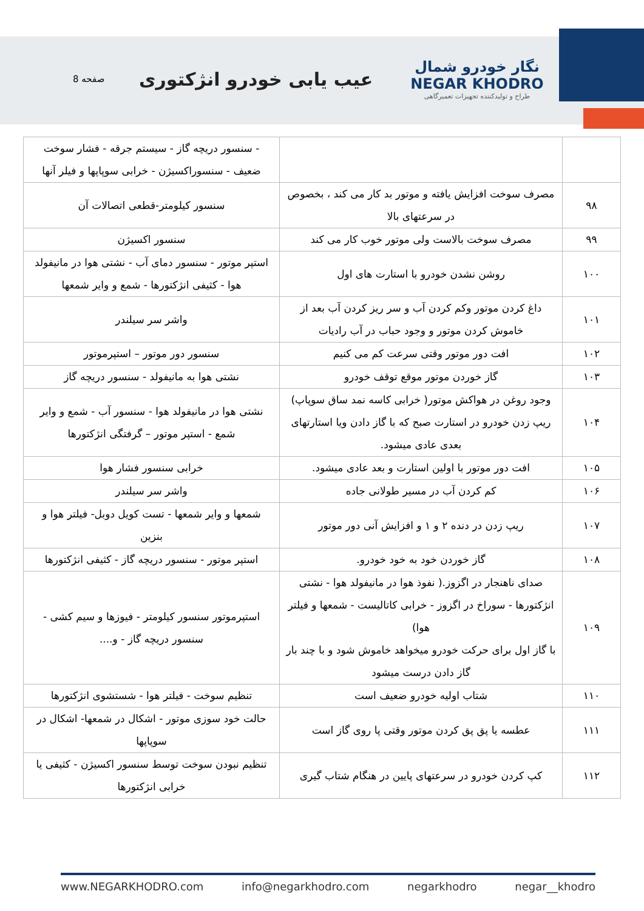نگار خودرو شمال
NEGAR KHODRO
طراح و تولیدکننده تجهیزات تعمیرگاهی
عیب یابی خودرو انژکتوری
صفحه 8
| | | - سنسور دریچه گاز - سیستم جرقه - فشار سوخت ضعیف - سنسوراکسیژن - خرابی سوپاپها و فیلر آنها |
| ۹۸ | مصرف سوخت افزایش یافته و موتور بد کار می کند ، بخصوص در سرعتهای بالا | سنسور کیلومتر-قطعی اتصالات آن |
| ۹۹ | مصرف سوخت بالاست ولی موتور خوب کار می کند | سنسور اکسیژن |
| ۱۰۰ | روشن نشدن خودرو با استارت های اول | استپر موتور - سنسور دمای آب - نشتی هوا در مانیفولد هوا - کثیفی انژکتورها - شمع و وایر شمعها |
| ۱۰۱ | داغ کردن موتور وکم کردن آب و سر ریز کردن آب بعد از خاموش کردن موتور و وجود حباب در آب رادیات | واشر سر سیلندر |
| ۱۰۲ | افت دور موتور وقتی سرعت کم می کنیم | سنسور دور موتور – استپرموتور |
| ۱۰۳ | گاز خوردن موتور موقع توقف خودرو | نشتی هوا به مانیفولد - سنسور دریچه گاز |
| ۱۰۴ | وجود روغن در هواکش موتور( خرابی کاسه نمد ساق سوپاپ) ریپ زدن خودرو در استارت صبح که با گاز دادن ویا استارتهای بعدی عادی میشود. | نشتی هوا در مانیفولد هوا - سنسور آب - شمع و وایر شمع - استپر موتور – گرفتگی انژکتورها |
| ۱۰۵ | افت دور موتور با اولین استارت و بعد عادی میشود. | خرابی سنسور فشار هوا |
| ۱۰۶ | کم کردن آب در مسیر طولانی جاده | واشر سر سیلندر |
| ۱۰۷ | ریپ زدن در دنده ۲ و ۱ و افزایش آنی دور موتور | شمعها و وایر شمعها - تست کویل دوبل- فیلتر هوا و بنزین |
| ۱۰۸ | گاز خوردن خود به خود خودرو. | استپر موتور - سنسور دریچه گاز - کثیفی انژکتورها |
| ۱۰۹ | صدای ناهنجار در اگزوز.( نفوذ هوا در مانیفولد هوا - نشتی انژکتورها - سوراخ در اگزوز - خرابی کاتالیست - شمعها و فیلتر هوا) با گاز اول برای حرکت خودرو میخواهد خاموش شود و با چند بار گاز دادن درست میشود | استپرموتور سنسور کیلومتر - فیوزها و سیم کشی - سنسور دریچه گاز - و.... |
| ۱۱۰ | شتاب اولیه خودرو ضعیف است | تنظیم سوخت - فیلتر هوا - شستشوی انژکتورها |
| ۱۱۱ | عطسه یا پق پق کردن موتور وقتی پا روی گاز است | حالت خود سوزی موتور - اشکال در شمعها- اشکال در سوپاپها |
| ۱۱۲ | کپ کردن خودرو در سرعتهای پایین در هنگام شتاب گیری | تنظیم نبودن سوخت توسط سنسور اکسیژن - کثیفی یا خرابی انژکتورها |
www.NEGARKHODRO.com info@negarkhodro.com negarkhodro negar__khodro